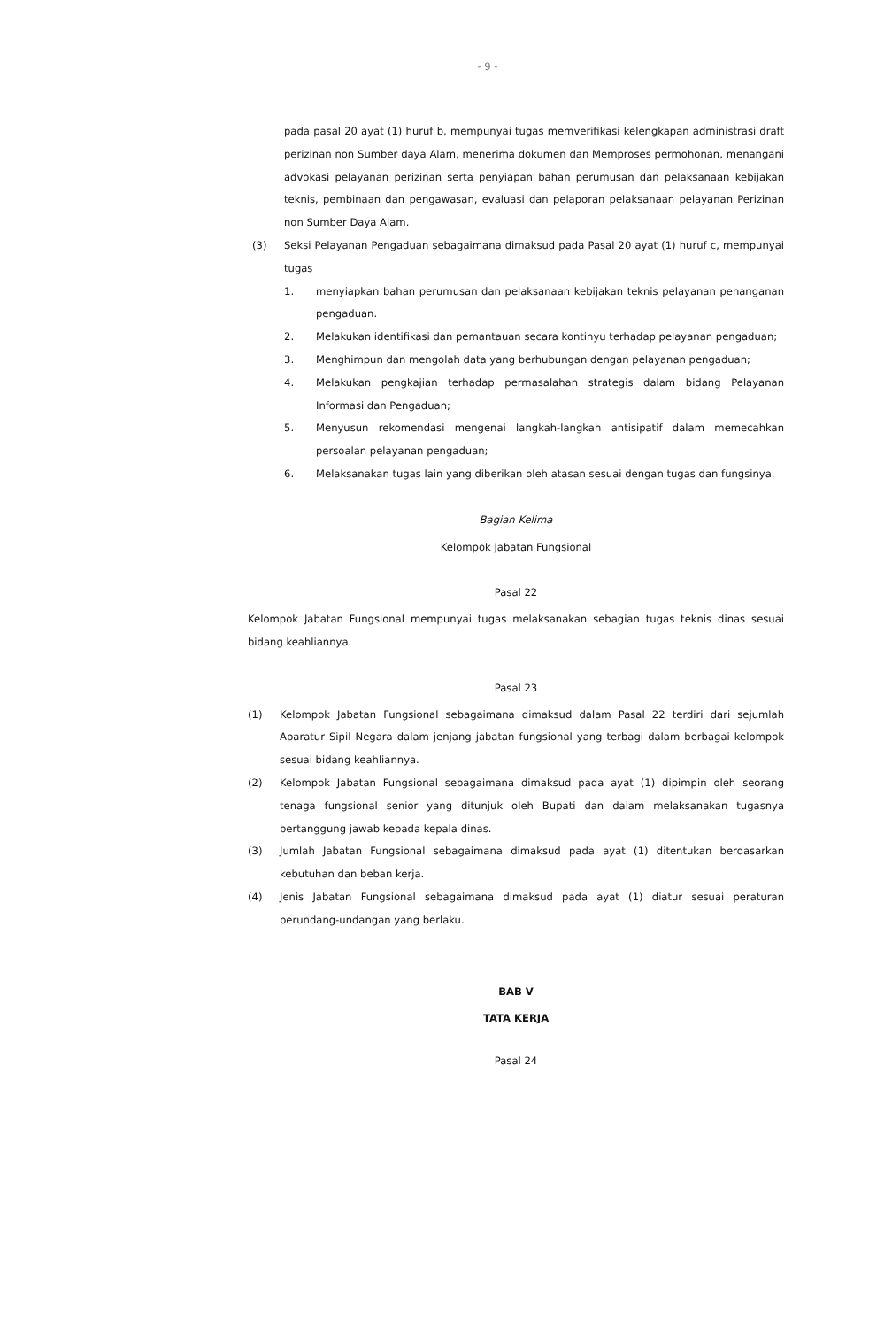- 9 -
pada pasal 20 ayat (1) huruf b, mempunyai tugas memverifikasi kelengkapan administrasi draft perizinan non Sumber daya Alam, menerima dokumen dan Memproses permohonan, menangani advokasi pelayanan perizinan serta penyiapan bahan perumusan dan pelaksanaan kebijakan teknis, pembinaan dan pengawasan, evaluasi dan pelaporan pelaksanaan pelayanan Perizinan non Sumber Daya Alam.
(3) Seksi Pelayanan Pengaduan sebagaimana dimaksud pada Pasal 20 ayat (1) huruf c, mempunyai tugas
1. menyiapkan bahan perumusan dan pelaksanaan kebijakan teknis pelayanan penanganan pengaduan.
2. Melakukan identifikasi dan pemantauan secara kontinyu terhadap pelayanan pengaduan;
3. Menghimpun dan mengolah data yang berhubungan dengan pelayanan pengaduan;
4. Melakukan pengkajian terhadap permasalahan strategis dalam bidang Pelayanan Informasi dan Pengaduan;
5. Menyusun rekomendasi mengenai langkah-langkah antisipatif dalam memecahkan persoalan pelayanan pengaduan;
6. Melaksanakan tugas lain yang diberikan oleh atasan sesuai dengan tugas dan fungsinya.
Bagian Kelima
Kelompok Jabatan Fungsional
Pasal 22
Kelompok Jabatan Fungsional mempunyai tugas melaksanakan sebagian tugas teknis dinas sesuai bidang keahliannya.
Pasal 23
(1) Kelompok Jabatan Fungsional sebagaimana dimaksud dalam Pasal 22 terdiri dari sejumlah Aparatur Sipil Negara dalam jenjang jabatan fungsional yang terbagi dalam berbagai kelompok sesuai bidang keahliannya.
(2) Kelompok Jabatan Fungsional sebagaimana dimaksud pada ayat (1) dipimpin oleh seorang tenaga fungsional senior yang ditunjuk oleh Bupati dan dalam melaksanakan tugasnya bertanggung jawab kepada kepala dinas.
(3) Jumlah Jabatan Fungsional sebagaimana dimaksud pada ayat (1) ditentukan berdasarkan kebutuhan dan beban kerja.
(4) Jenis Jabatan Fungsional sebagaimana dimaksud pada ayat (1) diatur sesuai peraturan perundang-undangan yang berlaku.
BAB V
TATA KERJA
Pasal 24